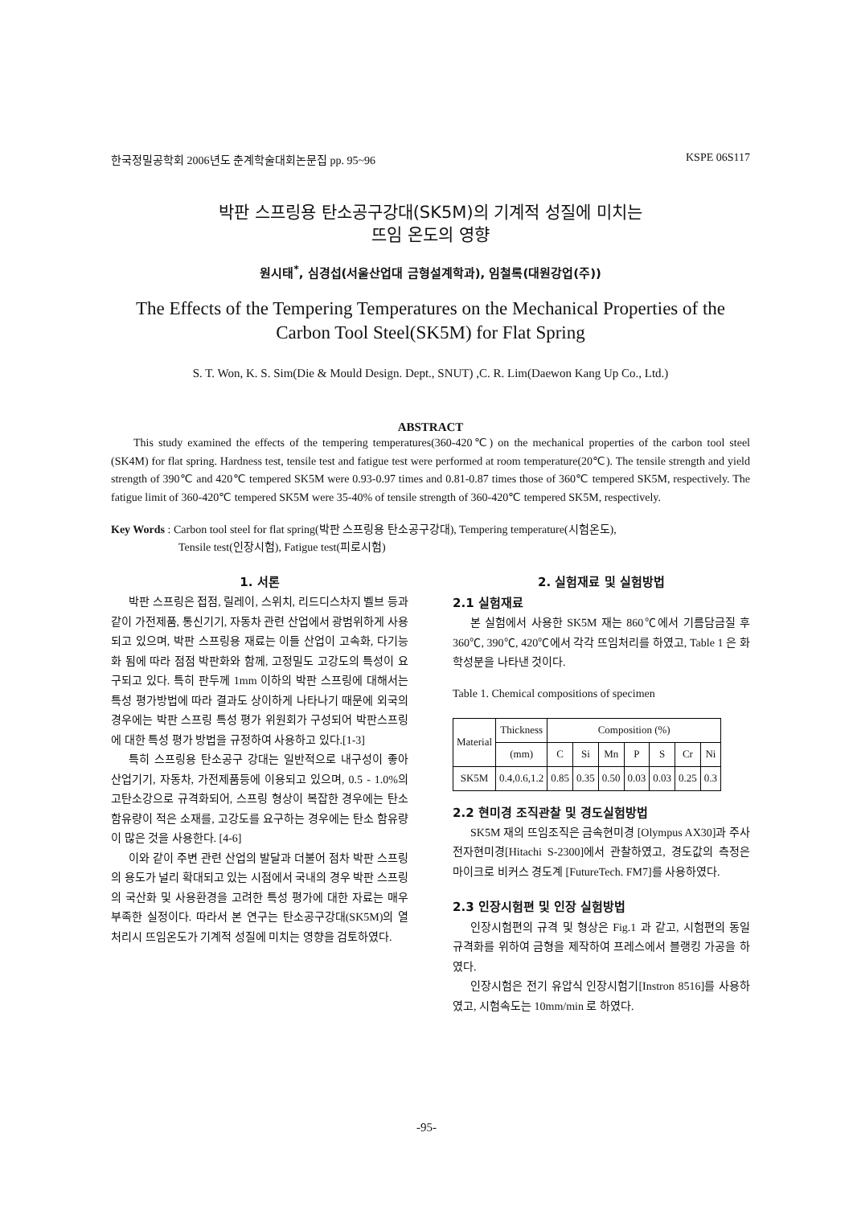한국정밀공학회 2006년도 춘계학술대회논문집 pp. 95~96 KSPE 06S117
박판 스프링용 탄소공구강대(SK5M)의 기계적 성질에 미치는
뜨임 온도의 영향
원시태<sup>*</sup>, 심경섭(서울산업대 금형설계학과), 임철록(대원강업(주))
The Effects of the Tempering Temperatures on the Mechanical Properties of the Carbon Tool Steel(SK5M) for Flat Spring
S. T. Won, K. S. Sim(Die & Mould Design. Dept., SNUT) ,C. R. Lim(Daewon Kang Up Co., Ltd.)
ABSTRACT
This study examined the effects of the tempering temperatures(360-420℃) on the mechanical properties of the carbon tool steel (SK4M) for flat spring. Hardness test, tensile test and fatigue test were performed at room temperature(20℃). The tensile strength and yield strength of 390℃ and 420℃ tempered SK5M were 0.93-0.97 times and 0.81-0.87 times those of 360℃ tempered SK5M, respectively. The fatigue limit of 360-420℃ tempered SK5M were 35-40% of tensile strength of 360-420℃ tempered SK5M, respectively.
Key Words : Carbon tool steel for flat spring(박판 스프링용 탄소공구강대), Tempering temperature(시험온도),
Tensile test(인장시험), Fatigue test(피로시험)
1. 서론
박판 스프링은 접점, 릴레이, 스위치, 리드디스차지 벨브 등과 같이 가전제품, 통신기기, 자동차 관련 산업에서 광범위하게 사용되고 있으며, 박판 스프링용 재료는 이들 산업이 고속화, 다기능화 됨에 따라 점점 박판화와 함께, 고정밀도 고강도의 특성이 요구되고 있다. 특히 판두께 1mm 이하의 박판 스프링에 대해서는 특성 평가방법에 따라 결과도 상이하게 나타나기 때문에 외국의 경우에는 박판 스프링 특성 평가 위원회가 구성되어 박판스프링에 대한 특성 평가 방법을 규정하여 사용하고 있다.[1-3]
특히 스프링용 탄소공구 강대는 일반적으로 내구성이 좋아 산업기기, 자동차, 가전제품등에 이용되고 있으며, 0.5 - 1.0%의 고탄소강으로 규격화되어, 스프링 형상이 복잡한 경우에는 탄소 함유량이 적은 소재를, 고강도를 요구하는 경우에는 탄소 함유량이 많은 것을 사용한다. [4-6]
이와 같이 주변 관련 산업의 발달과 더불어 점차 박판 스프링의 용도가 널리 확대되고 있는 시점에서 국내의 경우 박판 스프링의 국산화 및 사용환경을 고려한 특성 평가에 대한 자료는 매우 부족한 실정이다. 따라서 본 연구는 탄소공구강대(SK5M)의 열처리시 뜨임온도가 기계적 성질에 미치는 영향을 검토하였다.
2. 실험재료 및 실험방법
2.1 실험재료
본 실험에서 사용한 SK5M 재는 860℃에서 기름담금질 후 360℃, 390℃, 420℃에서 각각 뜨임처리를 하였고, Table 1 은 화학성분을 나타낸 것이다.
Table 1. Chemical compositions of specimen
| Material | Thickness | Composition (%) | | | | | | |
| --- | --- | --- | --- | --- | --- | --- | --- | --- |
| | (mm) | C | Si | Mn | P | S | Cr | Ni |
| SK5M | 0.4,0.6,1.2 | 0.85 | 0.35 | 0.50 | 0.03 | 0.03 | 0.25 | 0.3 |
2.2 현미경 조직관찰 및 경도실험방법
SK5M 재의 뜨임조직은 금속현미경 [Olympus AX30]과 주사 전자현미경[Hitachi S-2300]에서 관찰하였고, 경도값의 측정은 마이크로 비커스 경도계 [FutureTech. FM7]를 사용하였다.
2.3 인장시험편 및 인장 실험방법
인장시험편의 규격 및 형상은 Fig.1 과 같고, 시험편의 동일 규격화를 위하여 금형을 제작하여 프레스에서 블랭킹 가공을 하였다.
인장시험은 전기 유압식 인장시험기[Instron 8516]를 사용하였고, 시험속도는 10mm/min 로 하였다.
-95-